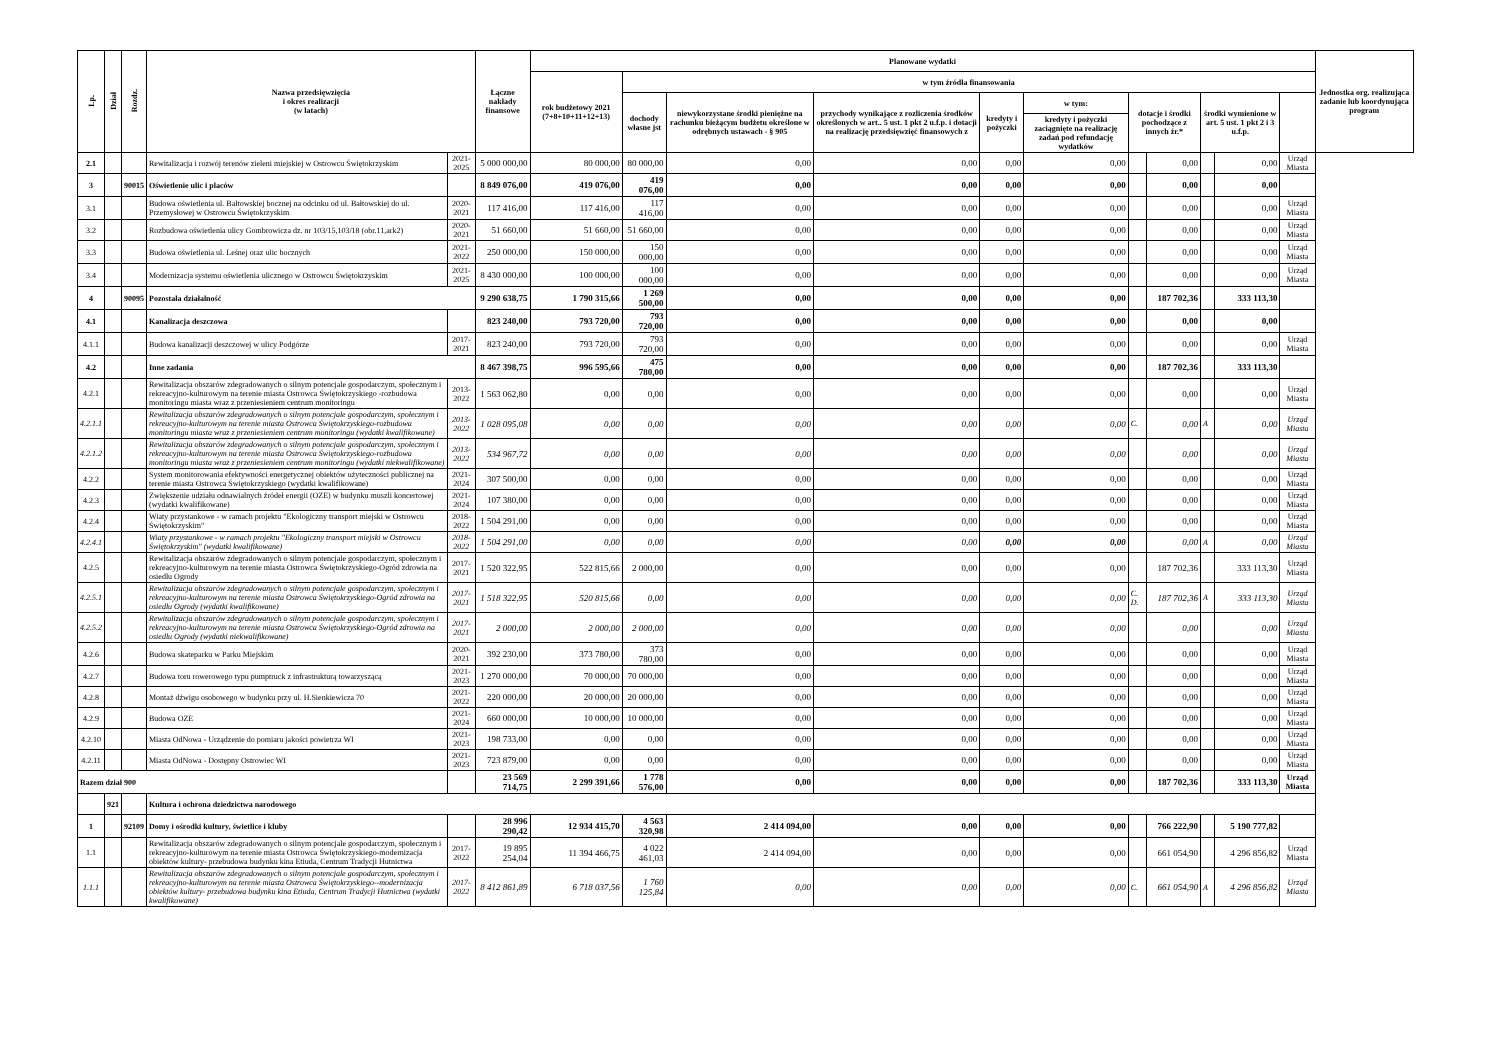| Lp. | Dział | Rozdz. | Nazwa przedsięwzięcia i okres realizacji (w latach) | | Łączne nakłady finansowe | Planowane wydatki | | | | | | | | | | | Jednostka org. realizująca zadanie lub koordynująca program |
| --- | --- | --- | --- | --- | --- | --- | --- | --- | --- | --- | --- | --- | --- | --- | --- | --- | --- |
| | | | | | | rok budżetowy 2021 (7+8+10+11+12+13) | w tym źródła finansowania | | | | | | | | | | |
| | | | | | | | dochody własne jst | niewykorzystane środki pieniężne na rachunku bieżącym budżetu określone w odrębnych ustawach - § 905 | przychody wynikające z rozliczenia środków określonych w art.. 5 ust. 1 pkt 2 u.f.p. i dotacji na realizację przedsięwzięć finansowych z | kredyty i pożyczki | w tym: | dotacje i środki pochodzące z innych źr.* | | środki wymienione w art. 5 ust. 1 pkt 2 i 3 u.f.p. | | | |
| | | | | | | | | | | | kredyty i pożyczki zaciągnięte na realizację zadań pod refundację wydatków | | | | | | |
| 2.1 | | | Rewitalizacja i rozwój terenów zieleni miejskiej w Ostrowcu Świętokrzyskim | 2021-2025 | 5 000 000,00 | 80 000,00 | 80 000,00 | 0,00 | 0,00 | 0,00 | 0,00 | | 0,00 | | 0,00 | Urząd Miasta | |
| 3 | | 90015 | Oświetlenie ulic i placów | | 8 849 076,00 | 419 076,00 | 419 076,00 | 0,00 | 0,00 | 0,00 | 0,00 | | 0,00 | | 0,00 | | |
| 3.1 | | | Budowa oświetlenia ul. Bałtowskiej bocznej na odcinku od ul. Bałtowskiej do ul. Przemysłowej w Ostrowcu Świętokrzyskim | 2020-2021 | 117 416,00 | 117 416,00 | 117 416,00 | 0,00 | 0,00 | 0,00 | 0,00 | | 0,00 | | 0,00 | Urząd Miasta | |
| 3.2 | | | Rozbudowa oświetlenia ulicy Gombrowicza dz. nr 103/15,103/18 (obr.11,ark2) | 2020-2021 | 51 660,00 | 51 660,00 | 51 660,00 | 0,00 | 0,00 | 0,00 | 0,00 | | 0,00 | | 0,00 | Urząd Miasta | |
| 3.3 | | | Budowa oświetlenia ul. Leśnej oraz ulic bocznych | 2021-2022 | 250 000,00 | 150 000,00 | 150 000,00 | 0,00 | 0,00 | 0,00 | 0,00 | | 0,00 | | 0,00 | Urząd Miasta | |
| 3.4 | | | Modernizacja systemu oświetlenia ulicznego w Ostrowcu Świętokrzyskim | 2021-2025 | 8 430 000,00 | 100 000,00 | 100 000,00 | 0,00 | 0,00 | 0,00 | 0,00 | | 0,00 | | 0,00 | Urząd Miasta | |
| 4 | | 90095 | Pozostała działalność | | 9 290 638,75 | 1 790 315,66 | 1 269 500,00 | 0,00 | 0,00 | 0,00 | 0,00 | | 187 702,36 | | 333 113,30 | | |
| 4.1 | | | Kanalizacja deszczowa | | 823 240,00 | 793 720,00 | 793 720,00 | 0,00 | 0,00 | 0,00 | 0,00 | | 0,00 | | 0,00 | | |
| 4.1.1 | | | Budowa kanalizacji deszczowej w ulicy Podgórze | 2017-2021 | 823 240,00 | 793 720,00 | 793 720,00 | 0,00 | 0,00 | 0,00 | 0,00 | | 0,00 | | 0,00 | Urząd Miasta | |
| 4.2 | | | Inne zadania | | 8 467 398,75 | 996 595,66 | 475 780,00 | 0,00 | 0,00 | 0,00 | 0,00 | | 187 702,36 | | 333 113,30 | | |
| 4.2.1 | | | Rewitalizacja obszarów zdegradowanych o silnym potencjale gospodarczym, społecznym i rekreacyjno-kulturowym na terenie miasta Ostrowca Świętokrzyskiego -rozbudowa monitoringu miasta wraz z przeniesieniem centrum monitoringu | 2013-2022 | 1 563 062,80 | 0,00 | 0,00 | 0,00 | 0,00 | 0,00 | 0,00 | | 0,00 | | 0,00 | Urząd Miasta | |
| 4.2.1.1 | | | Rewitalizacja obszarów zdegradowanych o silnym potencjale gospodarczym, społecznym i rekreacyjno-kulturowym na terenie miasta Ostrowca Świętokrzyskiego-rozbudowa monitoringu miasta wraz z przeniesieniem centrum monitoringu (wydatki kwalifikowane) | 2013-2022 | 1 028 095,08 | 0,00 | 0,00 | 0,00 | 0,00 | 0,00 | 0,00 | C. | 0,00 | A | 0,00 | Urząd Miasta | |
| 4.2.1.2 | | | Rewitalizacja obszarów zdegradowanych o silnym potencjale gospodarczym, społecznym i rekreacyjno-kulturowym na terenie miasta Ostrowca Świętokrzyskiego-rozbudowa monitoringu miasta wraz z przeniesieniem centrum monitoringu (wydatki niekwalifikowane) | 2013-2022 | 534 967,72 | 0,00 | 0,00 | 0,00 | 0,00 | 0,00 | 0,00 | | 0,00 | | 0,00 | Urząd Miasta | |
| 4.2.2 | | | System monitorowania efektywności energetycznej obiektów użyteczności publicznej na terenie miasta Ostrowca Świętokrzyskiego (wydatki kwalifikowane) | 2021-2024 | 307 500,00 | 0,00 | 0,00 | 0,00 | 0,00 | 0,00 | 0,00 | | 0,00 | | 0,00 | Urząd Miasta | |
| 4.2.3 | | | Zwiększenie udziału odnawialnych źródeł energii (OZE) w budynku muszli koncertowej (wydatki kwalifikowane) | 2021-2024 | 107 380,00 | 0,00 | 0,00 | 0,00 | 0,00 | 0,00 | 0,00 | | 0,00 | | 0,00 | Urząd Miasta | |
| 4.2.4 | | | Wiaty przystankowe - w ramach projektu "Ekologiczny transport miejski w Ostrowcu Świętokrzyskim" | 2018-2022 | 1 504 291,00 | 0,00 | 0,00 | 0,00 | 0,00 | 0,00 | 0,00 | | 0,00 | | 0,00 | Urząd Miasta | |
| 4.2.4.1 | | | Wiaty przystankowe - w ramach projektu "Ekologiczny transport miejski w Ostrowcu Świętokrzyskim" (wydatki kwalifikowane) | 2018-2022 | 1 504 291,00 | 0,00 | 0,00 | 0,00 | 0,00 | 0,00 | 0,00 | | 0,00 | A | 0,00 | Urząd Miasta | |
| 4.2.5 | | | Rewitalizacja obszarów zdegradowanych o silnym potencjale gospodarczym, społecznym i rekreacyjno-kulturowym na terenie miasta Ostrowca Świętokrzyskiego-Ogród zdrowia na osiedlu Ogrody | 2017-2021 | 1 520 322,95 | 522 815,66 | 2 000,00 | 0,00 | 0,00 | 0,00 | 0,00 | | 187 702,36 | | 333 113,30 | Urząd Miasta | |
| 4.2.5.1 | | | Rewitalizacja obszarów zdegradowanych o silnym potencjale gospodarczym, społecznym i rekreacyjno-kulturowym na terenie miasta Ostrowca Świętokrzyskiego-Ogród zdrowia na osiedlu Ogrody (wydatki kwalifikowane) | 2017-2021 | 1 518 322,95 | 520 815,66 | 0,00 | 0,00 | 0,00 | 0,00 | 0,00 | C. D. | 187 702,36 | A | 333 113,30 | Urząd Miasta | |
| 4.2.5.2 | | | Rewitalizacja obszarów zdegradowanych o silnym potencjale gospodarczym, społecznym i rekreacyjno-kulturowym na terenie miasta Ostrowca Świętokrzyskiego-Ogród zdrowia na osiedlu Ogrody (wydatki niekwalifikowane) | 2017-2021 | 2 000,00 | 2 000,00 | 2 000,00 | 0,00 | 0,00 | 0,00 | 0,00 | | 0,00 | | 0,00 | Urząd Miasta | |
| 4.2.6 | | | Budowa skateparku w Parku Miejskim | 2020-2021 | 392 230,00 | 373 780,00 | 373 780,00 | 0,00 | 0,00 | 0,00 | 0,00 | | 0,00 | | 0,00 | Urząd Miasta | |
| 4.2.7 | | | Budowa toru rowerowego typu pumptruck z infrastrukturą towarzyszącą | 2021-2023 | 1 270 000,00 | 70 000,00 | 70 000,00 | 0,00 | 0,00 | 0,00 | 0,00 | | 0,00 | | 0,00 | Urząd Miasta | |
| 4.2.8 | | | Montaż dźwigu osobowego w budynku przy ul. H.Sienkiewicza 70 | 2021-2022 | 220 000,00 | 20 000,00 | 20 000,00 | 0,00 | 0,00 | 0,00 | 0,00 | | 0,00 | | 0,00 | Urząd Miasta | |
| 4.2.9 | | | Budowa OZE | 2021-2024 | 660 000,00 | 10 000,00 | 10 000,00 | 0,00 | 0,00 | 0,00 | 0,00 | | 0,00 | | 0,00 | Urząd Miasta | |
| 4.2.10 | | | Miasta OdNowa - Urządzenie do pomiaru jakości powietrza WI | 2021-2023 | 198 733,00 | 0,00 | 0,00 | 0,00 | 0,00 | 0,00 | 0,00 | | 0,00 | | 0,00 | Urząd Miasta | |
| 4.2.11 | | | Miasta OdNowa - Dostępny Ostrowiec WI | 2021-2023 | 723 879,00 | 0,00 | 0,00 | 0,00 | 0,00 | 0,00 | 0,00 | | 0,00 | | 0,00 | Urząd Miasta | |
| Razem dział 900 | | | | | 23 569 714,75 | 2 299 391,66 | 1 778 576,00 | 0,00 | 0,00 | 0,00 | 0,00 | | 187 702,36 | | 333 113,30 | Urząd Miasta | |
| | 921 | | Kultura i ochrona dziedzictwa narodowego | | | | | | | | | | | | | | |
| 1 | | 92109 | Domy i ośrodki kultury, świetlice i kluby | | 28 996 290,42 | 12 934 415,70 | 4 563 320,98 | 2 414 094,00 | 0,00 | 0,00 | 0,00 | | 766 222,90 | | 5 190 777,82 | | |
| 1.1 | | | Rewitalizacja obszarów zdegradowanych o silnym potencjale gospodarczym, społecznym i rekreacyjno-kulturowym na terenie miasta Ostrowca Świętokrzyskiego-modernizacja obiektów kultury- przebudowa budynku kina Etiuda, Centrum Tradycji Hutnictwa | 2017-2022 | 19 895 254,04 | 11 394 466,75 | 4 022 461,03 | 2 414 094,00 | 0,00 | 0,00 | 0,00 | | 661 054,90 | | 4 296 856,82 | Urząd Miasta | |
| 1.1.1 | | | Rewitalizacja obszarów zdegradowanych o silnym potencjale gospodarczym, społecznym i rekreacyjno-kulturowym na terenie miasta Ostrowca Świętokrzyskiego--modernizacja obiektów kultury- przebudowa budynku kina Etiuda, Centrum Tradycji Hutnictwa (wydatki kwalifikowane) | 2017-2022 | 8 412 861,89 | 6 718 037,56 | 1 760 125,84 | 0,00 | 0,00 | 0,00 | 0,00 | C. | 661 054,90 | A | 4 296 856,82 | Urząd Miasta | |